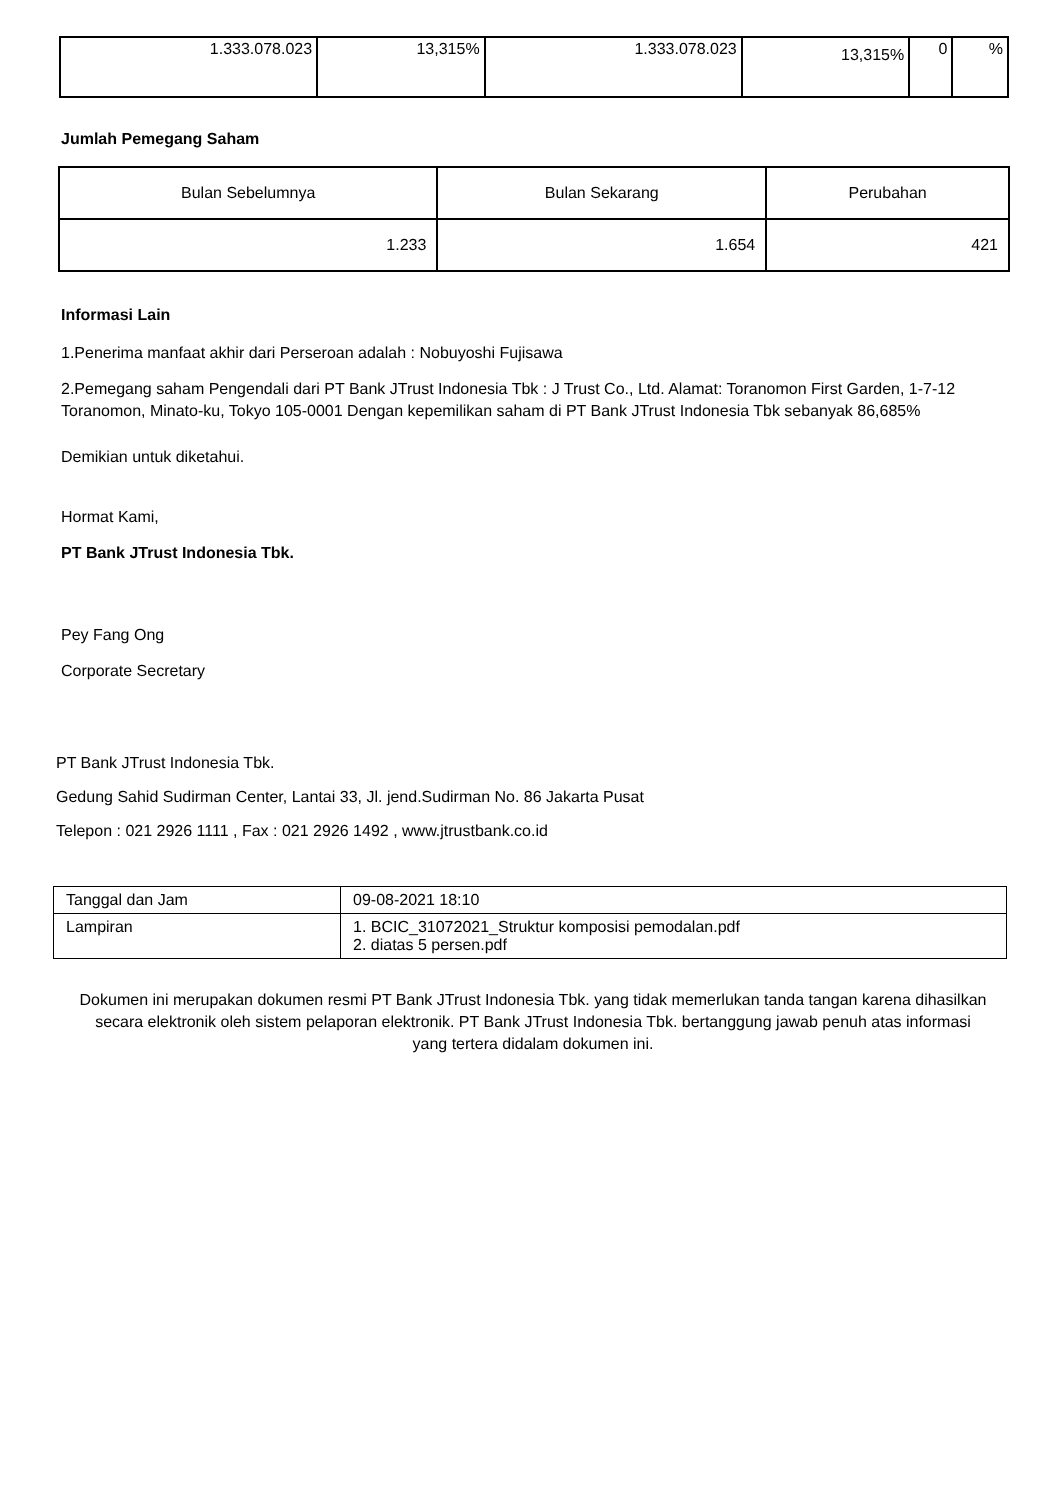| 1.333.078.023 | 13,315% | 1.333.078.023 | 13,315% | 0 | % |
Jumlah Pemegang Saham
| Bulan Sebelumnya | Bulan Sekarang | Perubahan |
| --- | --- | --- |
| 1.233 | 1.654 | 421 |
Informasi Lain
1.Penerima manfaat akhir dari Perseroan adalah : Nobuyoshi Fujisawa
2.Pemegang saham Pengendali dari PT Bank JTrust Indonesia Tbk : J Trust Co., Ltd. Alamat: Toranomon First Garden, 1-7-12 Toranomon, Minato-ku, Tokyo 105-0001 Dengan kepemilikan saham di PT Bank JTrust Indonesia Tbk sebanyak 86,685%
Demikian untuk diketahui.
Hormat Kami,
PT Bank JTrust Indonesia Tbk.
Pey Fang Ong
Corporate Secretary
PT Bank JTrust Indonesia Tbk.
Gedung Sahid Sudirman Center, Lantai 33, Jl. jend.Sudirman No. 86 Jakarta Pusat
Telepon : 021 2926 1111 , Fax : 021 2926 1492 , www.jtrustbank.co.id
| Tanggal dan Jam | 09-08-2021 18:10 |
| Lampiran | 1. BCIC_31072021_Struktur komposisi pemodalan.pdf 2. diatas 5 persen.pdf |
Dokumen ini merupakan dokumen resmi PT Bank JTrust Indonesia Tbk. yang tidak memerlukan tanda tangan karena dihasilkan secara elektronik oleh sistem pelaporan elektronik. PT Bank JTrust Indonesia Tbk. bertanggung jawab penuh atas informasi yang tertera didalam dokumen ini.